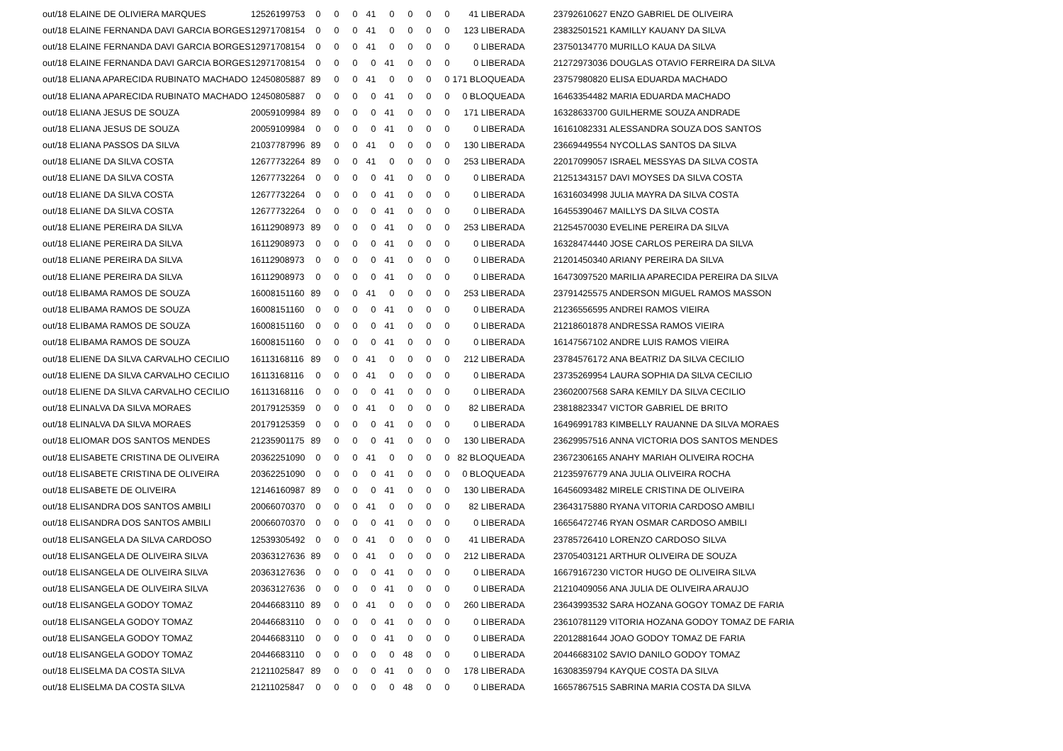| out/18 ELAINE DE OLIVIERA MARQUES | 12526199753 | 0 | 0 | 0 | 41 | 0 | 0 | 0 | 0 | 41 LIBERADA | 23792610627 ENZO GABRIEL DE OLIVEIRA |
| out/18 ELAINE FERNANDA DAVI GARCIA BORGES | 12971708154 | 0 | 0 | 0 | 41 | 0 | 0 | 0 | 0 | 123 LIBERADA | 23832501521 KAMILLY KAUANY DA SILVA |
| out/18 ELAINE FERNANDA DAVI GARCIA BORGES | 12971708154 | 0 | 0 | 0 | 41 | 0 | 0 | 0 | 0 | 0 LIBERADA | 23750134770 MURILLO KAUA DA SILVA |
| out/18 ELAINE FERNANDA DAVI GARCIA BORGES | 12971708154 | 0 | 0 | 0 | 0 | 41 | 0 | 0 | 0 | 0 LIBERADA | 21272973036 DOUGLAS OTAVIO FERREIRA DA SILVA |
| out/18 ELIANA APARECIDA RUBINATO MACHADO | 12450805887 | 89 | 0 | 0 | 41 | 0 | 0 | 0 | 0 | 171 BLOQUEADA | 23757980820 ELISA EDUARDA MACHADO |
| out/18 ELIANA APARECIDA RUBINATO MACHADO | 12450805887 | 0 | 0 | 0 | 0 | 41 | 0 | 0 | 0 | 0 BLOQUEADA | 16463354482 MARIA EDUARDA MACHADO |
| out/18 ELIANA JESUS DE SOUZA | 20059109984 | 89 | 0 | 0 | 0 | 41 | 0 | 0 | 0 | 171 LIBERADA | 16328633700 GUILHERME SOUZA ANDRADE |
| out/18 ELIANA JESUS DE SOUZA | 20059109984 | 0 | 0 | 0 | 0 | 41 | 0 | 0 | 0 | 0 LIBERADA | 16161082331 ALESSANDRA SOUZA DOS SANTOS |
| out/18 ELIANA PASSOS DA SILVA | 21037787996 | 89 | 0 | 0 | 41 | 0 | 0 | 0 | 0 | 130 LIBERADA | 23669449554 NYCOLLAS SANTOS DA SILVA |
| out/18 ELIANE DA SILVA COSTA | 12677732264 | 89 | 0 | 0 | 41 | 0 | 0 | 0 | 0 | 253 LIBERADA | 22017099057 ISRAEL MESSYAS DA SILVA COSTA |
| out/18 ELIANE DA SILVA COSTA | 12677732264 | 0 | 0 | 0 | 0 | 41 | 0 | 0 | 0 | 0 LIBERADA | 21251343157 DAVI MOYSES DA SILVA COSTA |
| out/18 ELIANE DA SILVA COSTA | 12677732264 | 0 | 0 | 0 | 0 | 41 | 0 | 0 | 0 | 0 LIBERADA | 16316034998 JULIA MAYRA DA SILVA COSTA |
| out/18 ELIANE DA SILVA COSTA | 12677732264 | 0 | 0 | 0 | 0 | 41 | 0 | 0 | 0 | 0 LIBERADA | 16455390467 MAILLYS DA SILVA COSTA |
| out/18 ELIANE PEREIRA DA SILVA | 16112908973 | 89 | 0 | 0 | 0 | 41 | 0 | 0 | 0 | 253 LIBERADA | 21254570030 EVELINE PEREIRA DA SILVA |
| out/18 ELIANE PEREIRA DA SILVA | 16112908973 | 0 | 0 | 0 | 0 | 41 | 0 | 0 | 0 | 0 LIBERADA | 16328474440 JOSE CARLOS PEREIRA DA SILVA |
| out/18 ELIANE PEREIRA DA SILVA | 16112908973 | 0 | 0 | 0 | 0 | 41 | 0 | 0 | 0 | 0 LIBERADA | 21201450340 ARIANY PEREIRA DA SILVA |
| out/18 ELIANE PEREIRA DA SILVA | 16112908973 | 0 | 0 | 0 | 0 | 41 | 0 | 0 | 0 | 0 LIBERADA | 16473097520 MARILIA APARECIDA PEREIRA DA SILVA |
| out/18 ELIBAMA RAMOS DE SOUZA | 16008151160 | 89 | 0 | 0 | 41 | 0 | 0 | 0 | 0 | 253 LIBERADA | 23791425575 ANDERSON MIGUEL RAMOS MASSON |
| out/18 ELIBAMA RAMOS DE SOUZA | 16008151160 | 0 | 0 | 0 | 0 | 41 | 0 | 0 | 0 | 0 LIBERADA | 21236556595 ANDREI RAMOS VIEIRA |
| out/18 ELIBAMA RAMOS DE SOUZA | 16008151160 | 0 | 0 | 0 | 0 | 41 | 0 | 0 | 0 | 0 LIBERADA | 21218601878 ANDRESSA RAMOS VIEIRA |
| out/18 ELIBAMA RAMOS DE SOUZA | 16008151160 | 0 | 0 | 0 | 0 | 41 | 0 | 0 | 0 | 0 LIBERADA | 16147567102 ANDRE LUIS RAMOS VIEIRA |
| out/18 ELIENE DA SILVA CARVALHO CECILIO | 16113168116 | 89 | 0 | 0 | 41 | 0 | 0 | 0 | 0 | 212 LIBERADA | 23784576172 ANA BEATRIZ DA SILVA CECILIO |
| out/18 ELIENE DA SILVA CARVALHO CECILIO | 16113168116 | 0 | 0 | 0 | 41 | 0 | 0 | 0 | 0 | 0 LIBERADA | 23735269954 LAURA SOPHIA DA SILVA CECILIO |
| out/18 ELIENE DA SILVA CARVALHO CECILIO | 16113168116 | 0 | 0 | 0 | 0 | 41 | 0 | 0 | 0 | 0 LIBERADA | 23602007568 SARA KEMILY DA SILVA CECILIO |
| out/18 ELINALVA DA SILVA MORAES | 20179125359 | 0 | 0 | 0 | 41 | 0 | 0 | 0 | 0 | 82 LIBERADA | 23818823347 VICTOR GABRIEL DE BRITO |
| out/18 ELINALVA DA SILVA MORAES | 20179125359 | 0 | 0 | 0 | 0 | 41 | 0 | 0 | 0 | 0 LIBERADA | 16496991783 KIMBELLY RAUANNE DA SILVA MORAES |
| out/18 ELIOMAR DOS SANTOS MENDES | 21235901175 | 89 | 0 | 0 | 0 | 41 | 0 | 0 | 0 | 130 LIBERADA | 23629957516 ANNA VICTORIA DOS SANTOS MENDES |
| out/18 ELISABETE CRISTINA DE OLIVEIRA | 20362251090 | 0 | 0 | 0 | 41 | 0 | 0 | 0 | 0 | 82 BLOQUEADA | 23672306165 ANAHY MARIAH OLIVEIRA ROCHA |
| out/18 ELISABETE CRISTINA DE OLIVEIRA | 20362251090 | 0 | 0 | 0 | 0 | 41 | 0 | 0 | 0 | 0 BLOQUEADA | 21235976779 ANA JULIA OLIVEIRA ROCHA |
| out/18 ELISABETE DE OLIVEIRA | 12146160987 | 89 | 0 | 0 | 0 | 41 | 0 | 0 | 0 | 130 LIBERADA | 16456093482 MIRELE CRISTINA DE OLIVEIRA |
| out/18 ELISANDRA DOS SANTOS AMBILI | 20066070370 | 0 | 0 | 0 | 41 | 0 | 0 | 0 | 0 | 82 LIBERADA | 23643175880 RYANA VITORIA CARDOSO AMBILI |
| out/18 ELISANDRA DOS SANTOS AMBILI | 20066070370 | 0 | 0 | 0 | 0 | 41 | 0 | 0 | 0 | 0 LIBERADA | 16656472746 RYAN OSMAR CARDOSO AMBILI |
| out/18 ELISANGELA DA SILVA CARDOSO | 12539305492 | 0 | 0 | 0 | 41 | 0 | 0 | 0 | 0 | 41 LIBERADA | 23785726410 LORENZO CARDOSO SILVA |
| out/18 ELISANGELA DE OLIVEIRA SILVA | 20363127636 | 89 | 0 | 0 | 41 | 0 | 0 | 0 | 0 | 212 LIBERADA | 23705403121 ARTHUR OLIVEIRA DE SOUZA |
| out/18 ELISANGELA DE OLIVEIRA SILVA | 20363127636 | 0 | 0 | 0 | 0 | 41 | 0 | 0 | 0 | 0 LIBERADA | 16679167230 VICTOR HUGO DE OLIVEIRA SILVA |
| out/18 ELISANGELA DE OLIVEIRA SILVA | 20363127636 | 0 | 0 | 0 | 0 | 41 | 0 | 0 | 0 | 0 LIBERADA | 21210409056 ANA JULIA DE OLIVEIRA ARAUJO |
| out/18 ELISANGELA GODOY TOMAZ | 20446683110 | 89 | 0 | 0 | 41 | 0 | 0 | 0 | 0 | 260 LIBERADA | 23643993532 SARA HOZANA GOGOY TOMAZ DE FARIA |
| out/18 ELISANGELA GODOY TOMAZ | 20446683110 | 0 | 0 | 0 | 0 | 41 | 0 | 0 | 0 | 0 LIBERADA | 23610781129 VITORIA HOZANA GODOY TOMAZ DE FARIA |
| out/18 ELISANGELA GODOY TOMAZ | 20446683110 | 0 | 0 | 0 | 0 | 41 | 0 | 0 | 0 | 0 LIBERADA | 22012881644 JOAO GODOY TOMAZ DE FARIA |
| out/18 ELISANGELA GODOY TOMAZ | 20446683110 | 0 | 0 | 0 | 0 | 0 | 48 | 0 | 0 | 0 LIBERADA | 20446683102 SAVIO DANILO GODOY TOMAZ |
| out/18 ELISELMA DA COSTA SILVA | 21211025847 | 89 | 0 | 0 | 0 | 41 | 0 | 0 | 0 | 178 LIBERADA | 16308359794 KAYQUE COSTA DA SILVA |
| out/18 ELISELMA DA COSTA SILVA | 21211025847 | 0 | 0 | 0 | 0 | 0 | 48 | 0 | 0 | 0 LIBERADA | 16657867515 SABRINA MARIA COSTA DA SILVA |